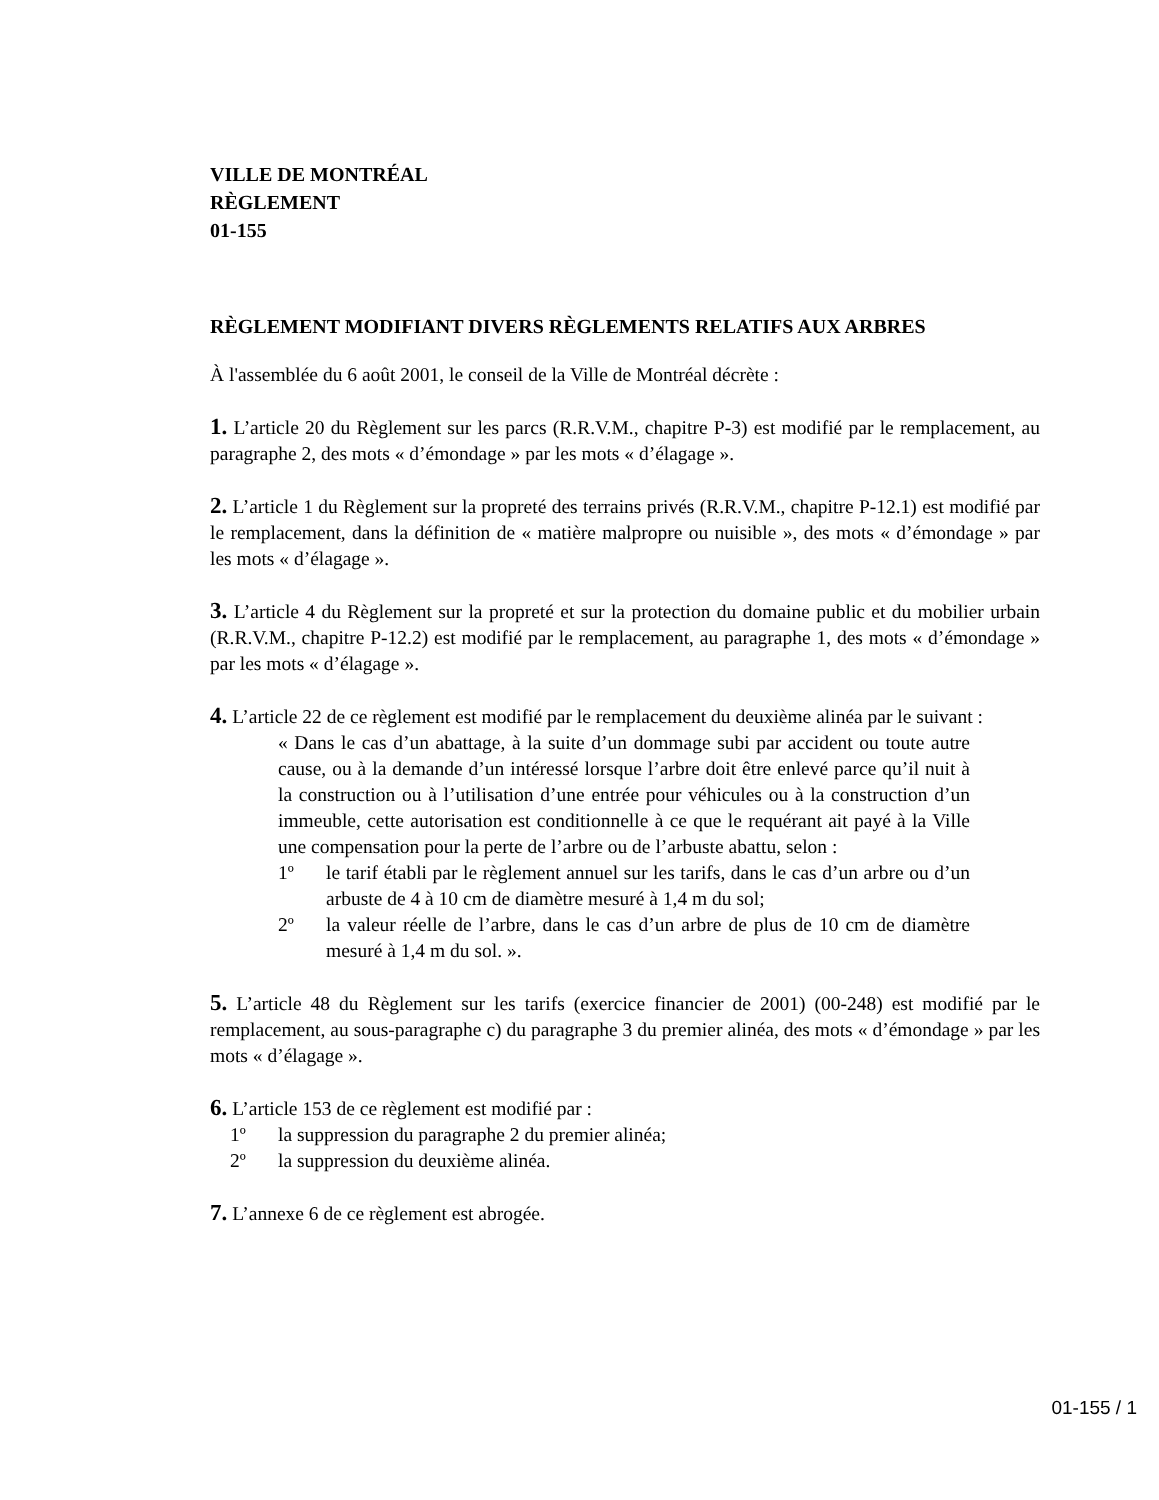VILLE DE MONTRÉAL
RÈGLEMENT
01-155
RÈGLEMENT MODIFIANT DIVERS RÈGLEMENTS RELATIFS AUX ARBRES
À l'assemblée du 6 août 2001, le conseil de la Ville de Montréal décrète :
1. L’article 20 du Règlement sur les parcs (R.R.V.M., chapitre P-3) est modifié par le remplacement, au paragraphe 2, des mots « d’émondage » par les mots « d’élagage ».
2. L’article 1 du Règlement sur la propreté des terrains privés (R.R.V.M., chapitre P-12.1) est modifié par le remplacement, dans la définition de « matière malpropre ou nuisible », des mots « d’émondage » par les mots « d’élagage ».
3. L’article 4 du Règlement sur la propreté et sur la protection du domaine public et du mobilier urbain (R.R.V.M., chapitre P-12.2) est modifié par le remplacement, au paragraphe 1, des mots « d’émondage » par les mots « d’élagage ».
4. L’article 22 de ce règlement est modifié par le remplacement du deuxième alinéa par le suivant :
« Dans le cas d’un abattage, à la suite d’un dommage subi par accident ou toute autre cause, ou à la demande d’un intéressé lorsque l’arbre doit être enlevé parce qu’il nuit à la construction ou à l’utilisation d’une entrée pour véhicules ou à la construction d’un immeuble, cette autorisation est conditionnelle à ce que le requérant ait payé à la Ville une compensation pour la perte de l’arbre ou de l’arbuste abattu, selon :
1º le tarif établi par le règlement annuel sur les tarifs, dans le cas d’un arbre ou d’un arbuste de 4 à 10 cm de diamètre mesuré à 1,4 m du sol;
2º la valeur réelle de l’arbre, dans le cas d’un arbre de plus de 10 cm de diamètre mesuré à 1,4 m du sol. ».
5. L’article 48 du Règlement sur les tarifs (exercice financier de 2001) (00-248) est modifié par le remplacement, au sous-paragraphe c) du paragraphe 3 du premier alinéa, des mots « d’émondage » par les mots « d’élagage ».
6. L’article 153 de ce règlement est modifié par :
1º la suppression du paragraphe 2 du premier alinéa;
2º la suppression du deuxième alinéa.
7. L’annexe 6 de ce règlement est abrogée.
01-155 / 1